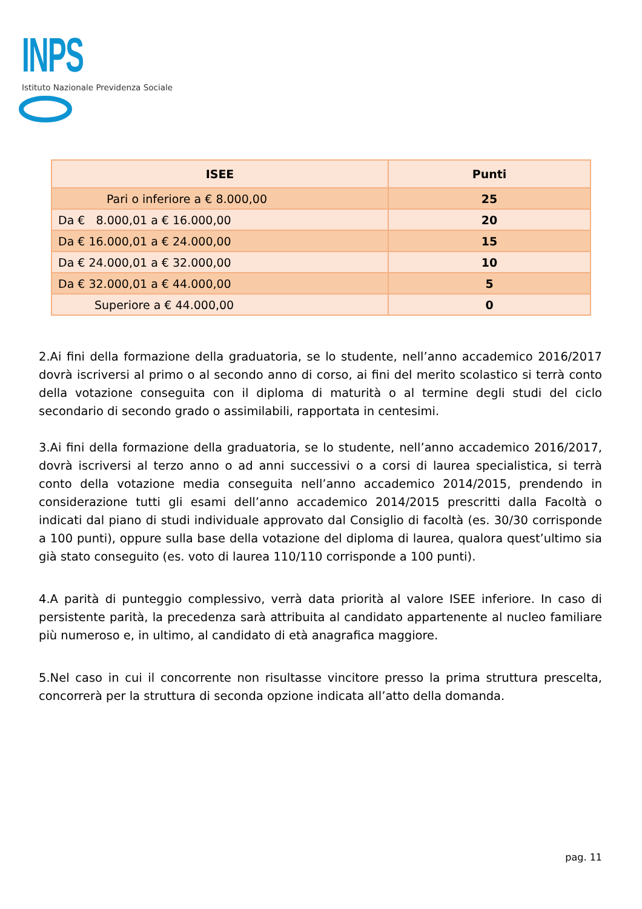INPS
Istituto Nazionale Previdenza Sociale
| ISEE | Punti |
| --- | --- |
| Pari o inferiore a € 8.000,00 | 25 |
| Da € 8.000,01 a € 16.000,00 | 20 |
| Da € 16.000,01 a € 24.000,00 | 15 |
| Da € 24.000,01 a € 32.000,00 | 10 |
| Da € 32.000,01 a € 44.000,00 | 5 |
| Superiore a € 44.000,00 | 0 |
2.Ai fini della formazione della graduatoria, se lo studente, nell’anno accademico 2016/2017 dovrà iscriversi al primo o al secondo anno di corso, ai fini del merito scolastico si terrà conto della votazione conseguita con il diploma di maturità o al termine degli studi del ciclo secondario di secondo grado o assimilabili, rapportata in centesimi.
3.Ai fini della formazione della graduatoria, se lo studente, nell’anno accademico 2016/2017, dovrà iscriversi al terzo anno o ad anni successivi o a corsi di laurea specialistica, si terrà conto della votazione media conseguita nell’anno accademico 2014/2015, prendendo in considerazione tutti gli esami dell’anno accademico 2014/2015 prescritti dalla Facoltà o indicati dal piano di studi individuale approvato dal Consiglio di facoltà (es. 30/30 corrisponde a 100 punti), oppure sulla base della votazione del diploma di laurea, qualora quest’ultimo sia già stato conseguito (es. voto di laurea 110/110 corrisponde a 100 punti).
4.A parità di punteggio complessivo, verrà data priorità al valore ISEE inferiore. In caso di persistente parità, la precedenza sarà attribuita al candidato appartenente al nucleo familiare più numeroso e, in ultimo, al candidato di età anagrafica maggiore.
5.Nel caso in cui il concorrente non risultasse vincitore presso la prima struttura prescelta, concorrerà per la struttura di seconda opzione indicata all’atto della domanda.
pag. 11